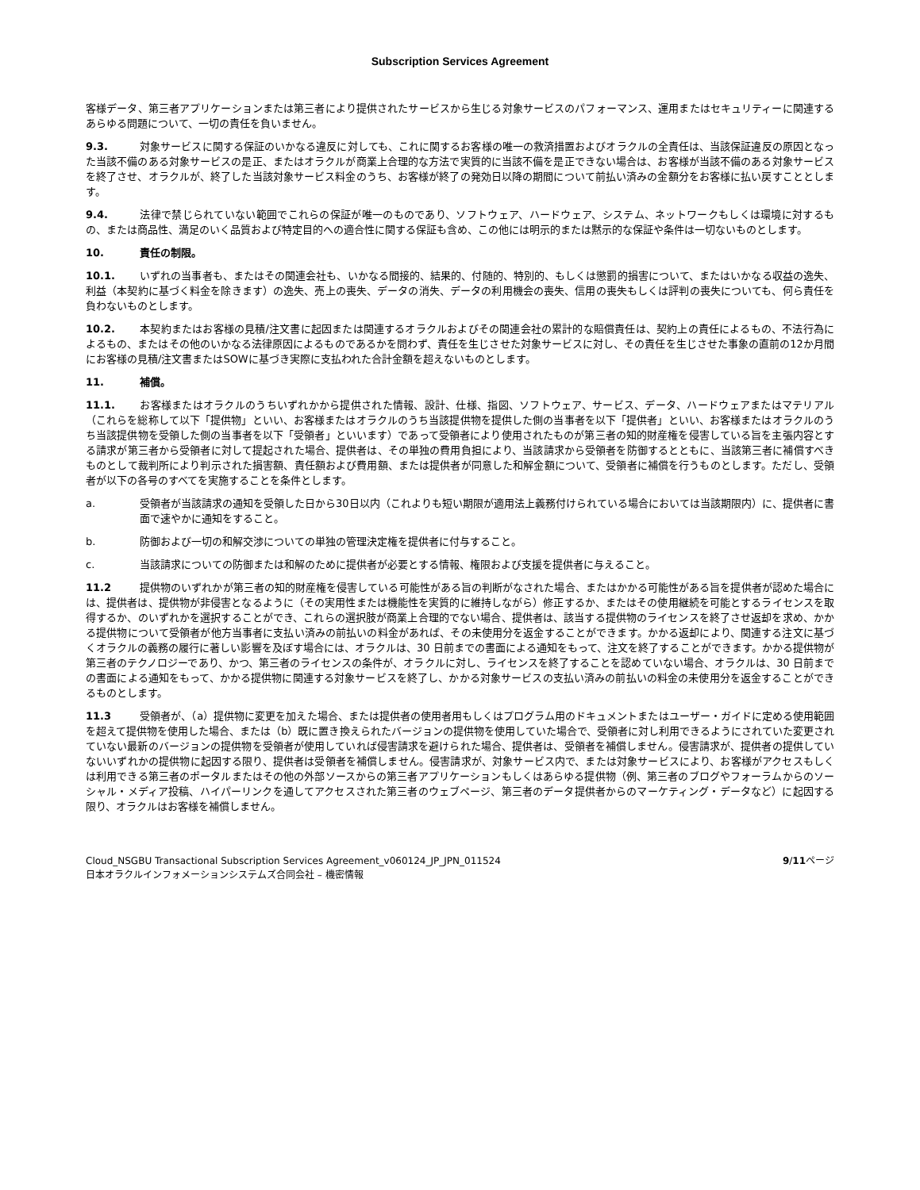Subscription Services Agreement
客様データ、第三者アプリケーションまたは第三者により提供されたサービスから生じる対象サービスのパフォーマンス、運用またはセキュリティーに関連するあらゆる問題について、一切の責任を負いません。
9.3. 対象サービスに関する保証のいかなる違反に対しても、これに関するお客様の唯一の救済措置およびオラクルの全責任は、当該保証違反の原因となった当該不備のある対象サービスの是正、またはオラクルが商業上合理的な方法で実質的に当該不備を是正できない場合は、お客様が当該不備のある対象サービスを終了させ、オラクルが、終了した当該対象サービス料金のうち、お客様が終了の発効日以降の期間について前払い済みの金額分をお客様に払い戻すこととします。
9.4. 法律で禁じられていない範囲でこれらの保証が唯一のものであり、ソフトウェア、ハードウェア、システム、ネットワークもしくは環境に対するもの、または商品性、満足のいく品質および特定目的への適合性に関する保証も含め、この他には明示的または黙示的な保証や条件は一切ないものとします。
10. 責任の制限。
10.1. いずれの当事者も、またはその関連会社も、いかなる間接的、結果的、付随的、特別的、もしくは懲罰的損害について、またはいかなる収益の逸失、利益（本契約に基づく料金を除きます）の逸失、売上の喪失、データの消失、データの利用機会の喪失、信用の喪失もしくは評判の喪失についても、何ら責任を負わないものとします。
10.2. 本契約またはお客様の見積/注文書に起因または関連するオラクルおよびその関連会社の累計的な賠償責任は、契約上の責任によるもの、不法行為によるもの、またはその他のいかなる法律原因によるものであるかを問わず、責任を生じさせた対象サービスに対し、その責任を生じさせた事象の直前の12か月間にお客様の見積/注文書またはSOWに基づき実際に支払われた合計金額を超えないものとします。
11. 補償。
11.1. お客様またはオラクルのうちいずれかから提供された情報、設計、仕様、指図、ソフトウェア、サービス、データ、ハードウェアまたはマテリアル（これらを総称して以下「提供物」といい、お客様またはオラクルのうち当該提供物を提供した側の当事者を以下「提供者」といい、お客様またはオラクルのうち当該提供物を受領した側の当事者を以下「受領者」といいます）であって受領者により使用されたものが第三者の知的財産権を侵害している旨を主張内容とする請求が第三者から受領者に対して提起された場合、提供者は、その単独の費用負担により、当該請求から受領者を防御するとともに、当該第三者に補償すべきものとして裁判所により判示された損害額、責任額および費用額、または提供者が同意した和解金額について、受領者に補償を行うものとします。ただし、受領者が以下の各号のすべてを実施することを条件とします。
a. 受領者が当該請求の通知を受領した日から30日以内（これよりも短い期限が適用法上義務付けられている場合においては当該期限内）に、提供者に書面で速やかに通知をすること。
b. 防御および一切の和解交渉についての単独の管理決定権を提供者に付与すること。
c. 当該請求についての防御または和解のために提供者が必要とする情報、権限および支援を提供者に与えること。
11.2 提供物のいずれかが第三者の知的財産権を侵害している可能性がある旨の判断がなされた場合、またはかかる可能性がある旨を提供者が認めた場合には、提供者は、提供物が非侵害となるように（その実用性または機能性を実質的に維持しながら）修正するか、またはその使用継続を可能とするライセンスを取得するか、のいずれかを選択することができ、これらの選択肢が商業上合理的でない場合、提供者は、該当する提供物のライセンスを終了させ返却を求め、かかる提供物について受領者が他方当事者に支払い済みの前払いの料金があれば、その未使用分を返金することができます。かかる返却により、関連する注文に基づくオラクルの義務の履行に著しい影響を及ぼす場合には、オラクルは、30 日前までの書面による通知をもって、注文を終了することができます。かかる提供物が第三者のテクノロジーであり、かつ、第三者のライセンスの条件が、オラクルに対し、ライセンスを終了することを認めていない場合、オラクルは、30 日前までの書面による通知をもって、かかる提供物に関連する対象サービスを終了し、かかる対象サービスの支払い済みの前払いの料金の未使用分を返金することができるものとします。
11.3 受領者が、（a）提供物に変更を加えた場合、または提供者の使用者用もしくはプログラム用のドキュメントまたはユーザー・ガイドに定める使用範囲を超えて提供物を使用した場合、または（b）既に置き換えられたバージョンの提供物を使用していた場合で、受領者に対し利用できるようにされていた変更されていない最新のバージョンの提供物を受領者が使用していれば侵害請求を避けられた場合、提供者は、受領者を補償しません。侵害請求が、提供者の提供していないいずれかの提供物に起因する限り、提供者は受領者を補償しません。侵害請求が、対象サービス内で、または対象サービスにより、お客様がアクセスもしくは利用できる第三者のポータルまたはその他の外部ソースからの第三者アプリケーションもしくはあらゆる提供物（例、第三者のブログやフォーラムからのソーシャル・メディア投稿、ハイパーリンクを通してアクセスされた第三者のウェブページ、第三者のデータ提供者からのマーケティング・データなど）に起因する限り、オラクルはお客様を補償しません。
Cloud_NSGBU Transactional Subscription Services Agreement_v060124_JP_JPN_011524
日本オラクルインフォメーションシステムズ合同会社 – 機密情報
9/11ページ